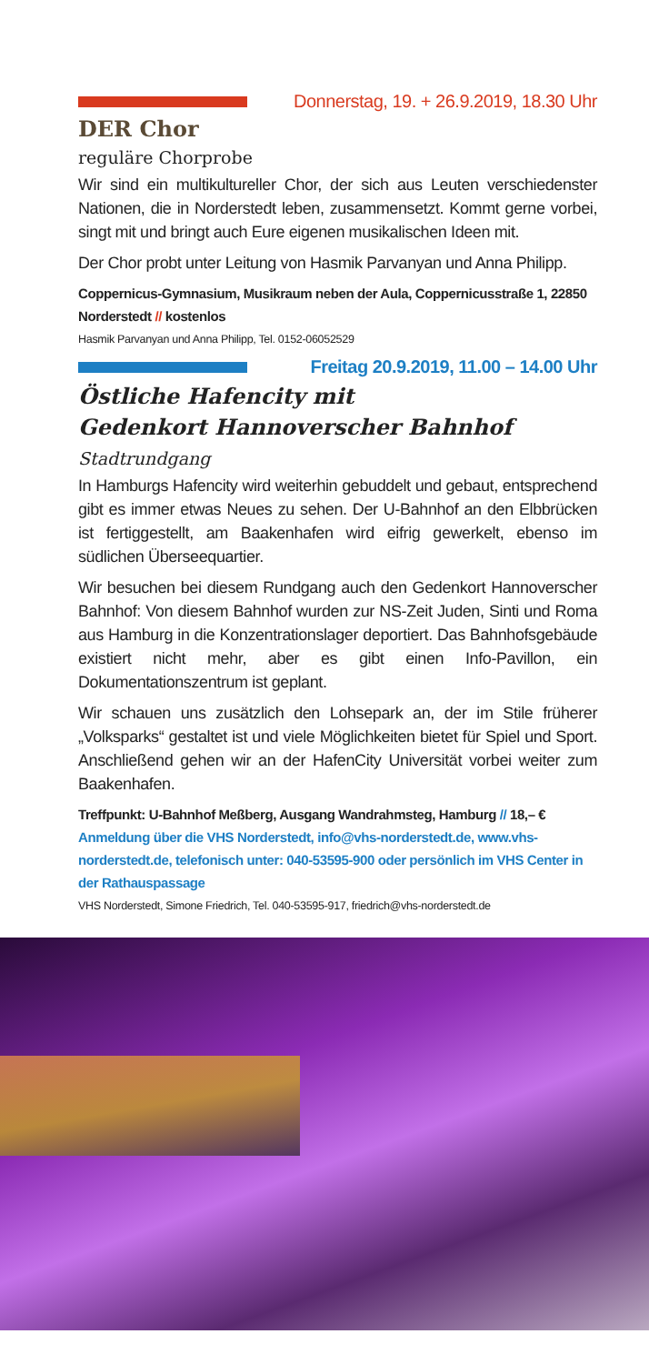Donnerstag, 19. + 26.9.2019, 18.30 Uhr
DER Chor
reguläre Chorprobe
Wir sind ein multikultureller Chor, der sich aus Leuten verschiedenster Nationen, die in Norderstedt leben, zusammensetzt. Kommt gerne vorbei, singt mit und bringt auch Eure eigenen musikalischen Ideen mit.
Der Chor probt unter Leitung von Hasmik Parvanyan und Anna Philipp.
Coppernicus-Gymnasium, Musikraum neben der Aula, Coppernicusstraße 1, 22850 Norderstedt // kostenlos
Hasmik Parvanyan und Anna Philipp, Tel. 0152-06052529
Freitag 20.9.2019, 11.00 – 14.00 Uhr
Östliche Hafencity mit
Gedenkort Hannoverscher Bahnhof
Stadtrundgang
In Hamburgs Hafencity wird weiterhin gebuddelt und gebaut, entsprechend gibt es immer etwas Neues zu sehen. Der U-Bahnhof an den Elbbrücken ist fertiggestellt, am Baakenhafen wird eifrig gewerkelt, ebenso im südlichen Überseequartier.
Wir besuchen bei diesem Rundgang auch den Gedenkort Hannoverscher Bahnhof: Von diesem Bahnhof wurden zur NS-Zeit Juden, Sinti und Roma aus Hamburg in die Konzentrationslager deportiert. Das Bahnhofsgebäude existiert nicht mehr, aber es gibt einen Info-Pavillon, ein Dokumentationszentrum ist geplant.
Wir schauen uns zusätzlich den Lohsepark an, der im Stile früherer „Volksparks“ gestaltet ist und viele Möglichkeiten bietet für Spiel und Sport. Anschließend gehen wir an der HafenCity Universität vorbei weiter zum Baakenhafen.
Treffpunkt: U-Bahnhof Meßberg, Ausgang Wandrahmsteg, Hamburg // 18,– €
Anmeldung über die VHS Norderstedt, info@vhs-norderstedt.de, www.vhs-norderstedt.de, telefonisch unter: 040-53595-900 oder persönlich im VHS Center in der Rathauspassage
VHS Norderstedt, Simone Friedrich, Tel. 040-53595-917, friedrich@vhs-norderstedt.de